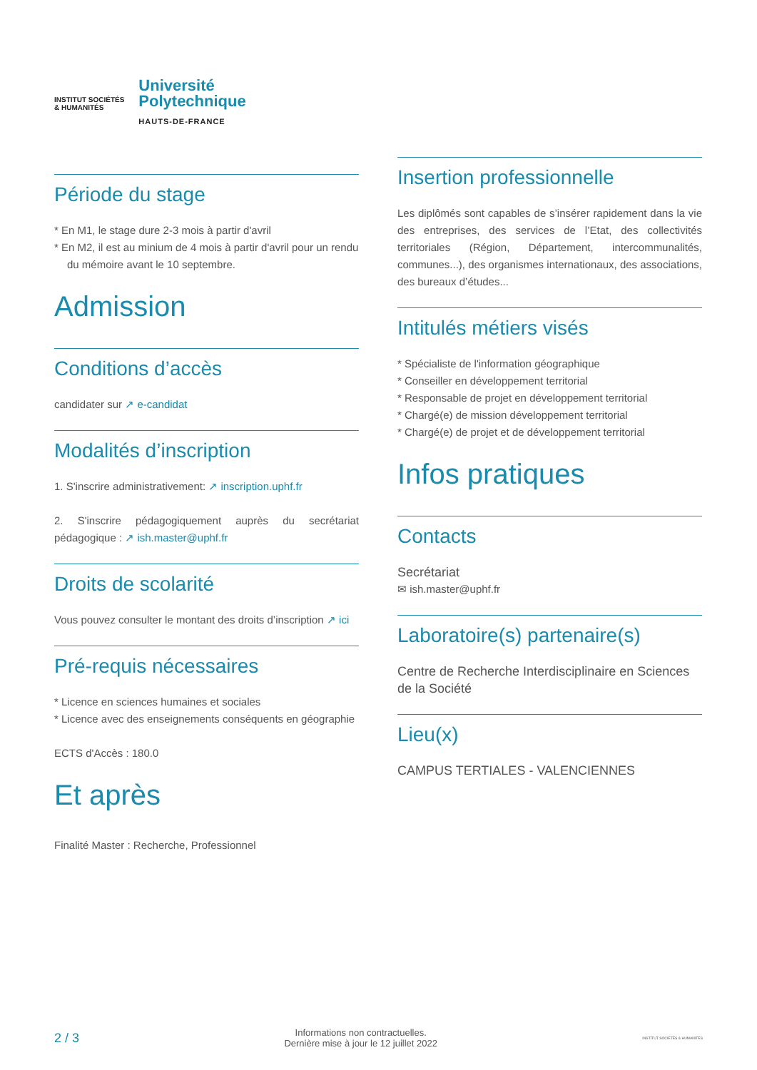INSTITUT SOCIÉTÉS
& HUMANITÉS
Université
Polytechnique
HAUTS-DE-FRANCE
Période du stage
* En M1, le stage dure 2-3 mois à partir d'avril
* En M2, il est au minium de 4 mois à partir d'avril pour un rendu du mémoire avant le 10 septembre.
Admission
Conditions d’accès
candidater sur ↗ e-candidat
Modalités d’inscription
1. S'inscrire administrativement: ↗ inscription.uphf.fr
2. S'inscrire pédagogiquement auprès du secrétariat pédagogique : ↗ ish.master@uphf.fr
Droits de scolarité
Vous pouvez consulter le montant des droits d’inscription ↗ ici
Pré-requis nécessaires
* Licence en sciences humaines et sociales
* Licence avec des enseignements conséquents en géographie
ECTS d'Accès : 180.0
Et après
Finalité Master : Recherche, Professionnel
Insertion professionnelle
Les diplômés sont capables de s’insérer rapidement dans la vie des entreprises, des services de l’Etat, des collectivités territoriales (Région, Département, intercommunalités, communes...), des organismes internationaux, des associations, des bureaux d’études...
Intitulés métiers visés
* Spécialiste de l'information géographique
* Conseiller en développement territorial
* Responsable de projet en développement territorial
* Chargé(e) de mission développement territorial
* Chargé(e) de projet et de développement territorial
Infos pratiques
Contacts
Secrétariat
✉ ish.master@uphf.fr
Laboratoire(s) partenaire(s)
Centre de Recherche Interdisciplinaire en Sciences de la Société
Lieu(x)
CAMPUS TERTIALES - VALENCIENNES
2 / 3 Informations non contractuelles.
Dernière mise à jour le 12 juillet 2022 INSTITUT SOCIÉTÉS & HUMANITÉS